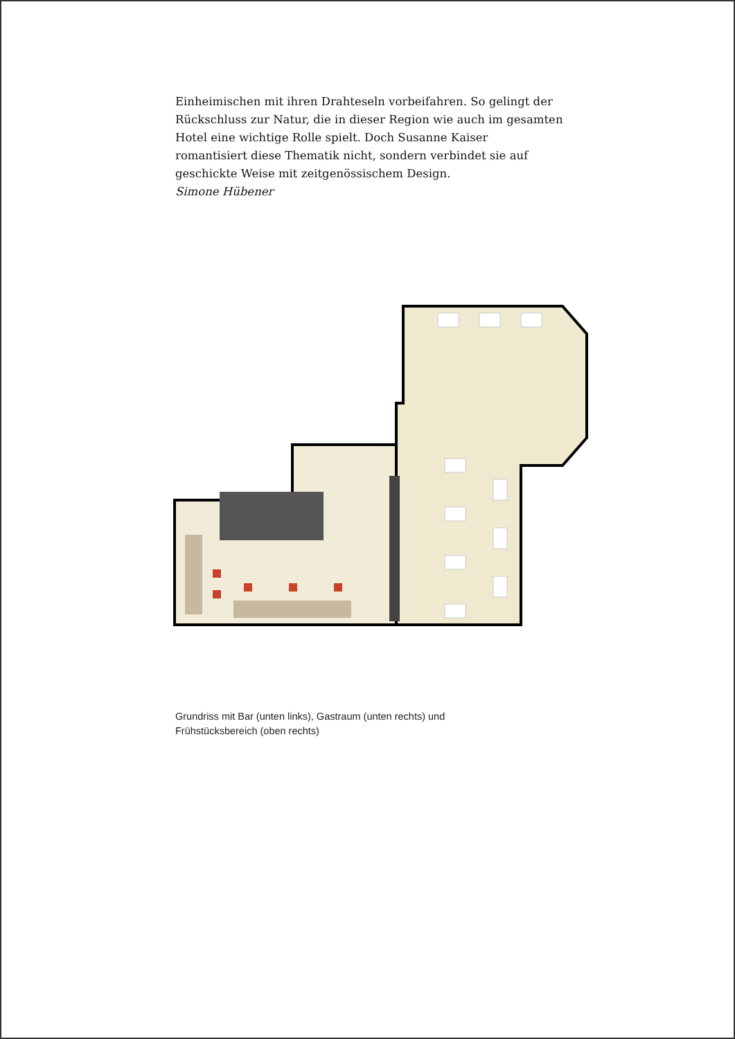Einheimischen mit ihren Drahteseln vorbeifahren. So gelingt der Rückschluss zur Natur, die in dieser Region wie auch im gesamten Hotel eine wichtige Rolle spielt. Doch Susanne Kaiser romantisiert diese Thematik nicht, sondern verbindet sie auf geschickte Weise mit zeitgenössischem Design.
Simone Hübener
Grundriss mit Bar (unten links), Gastraum (unten rechts) und Frühstücksbereich (oben rechts)